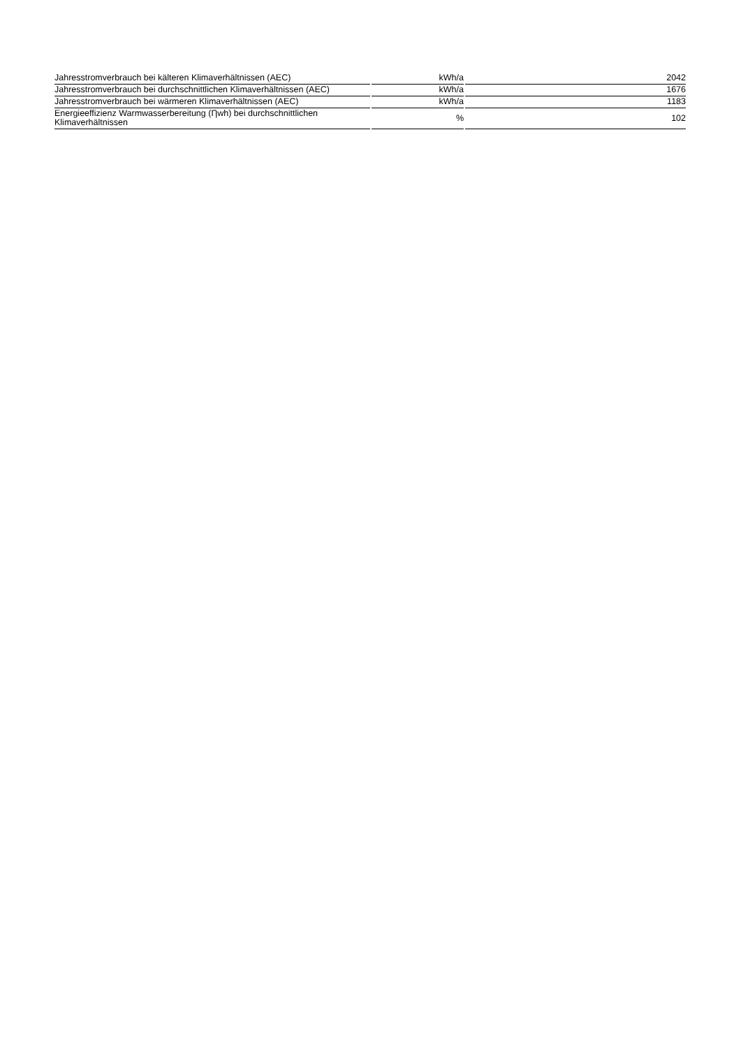| Jahresstromverbrauch bei kälteren Klimaverhältnissen (AEC) | kWh/a | 2042 |
| Jahresstromverbrauch bei durchschnittlichen Klimaverhältnissen (AEC) | kWh/a | 1676 |
| Jahresstromverbrauch bei wärmeren Klimaverhältnissen (AEC) | kWh/a | 1183 |
| Energieeffizienz Warmwasserbereitung (Ƞwh) bei durchschnittlichen Klimaverhältnissen | % | 102 |